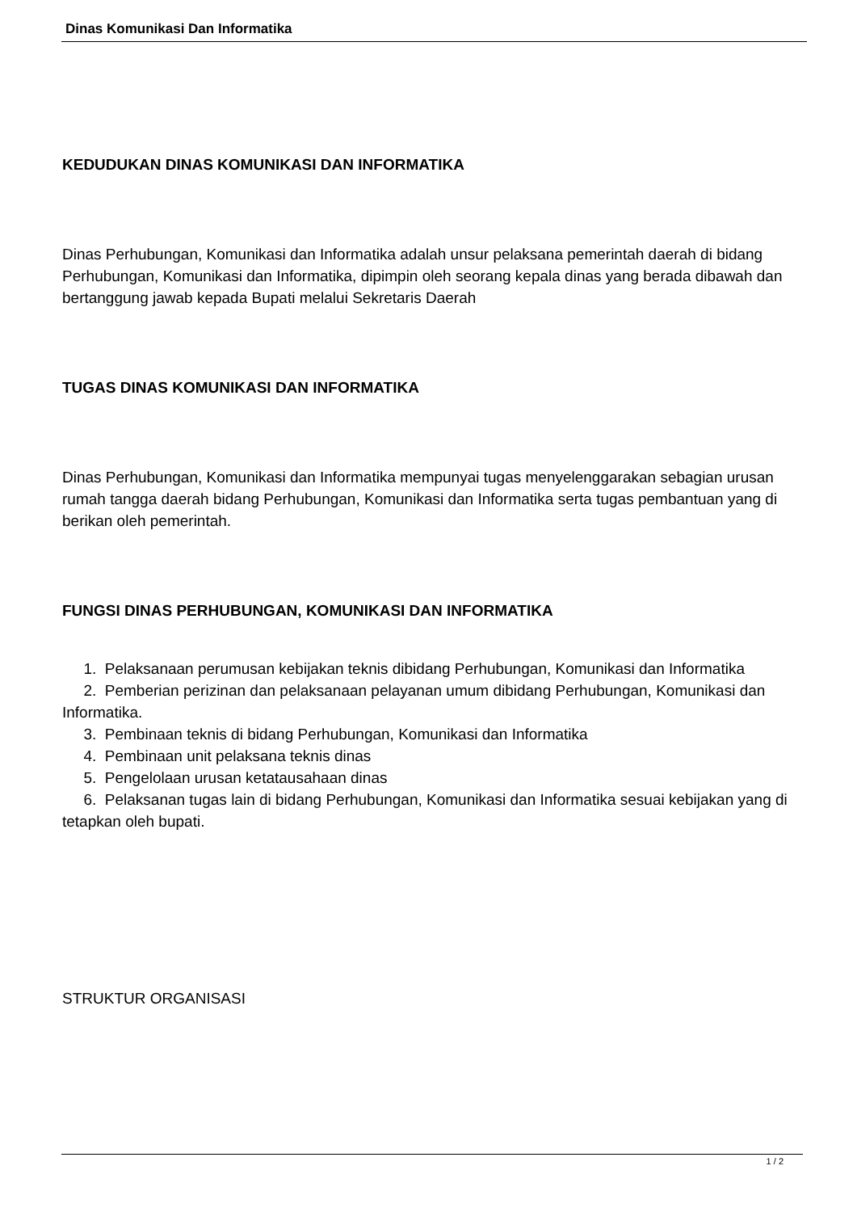Dinas Komunikasi Dan Informatika
KEDUDUKAN DINAS KOMUNIKASI DAN INFORMATIKA
Dinas Perhubungan, Komunikasi dan Informatika adalah unsur pelaksana pemerintah daerah di bidang Perhubungan, Komunikasi dan Informatika, dipimpin oleh seorang kepala dinas yang berada dibawah dan bertanggung jawab kepada Bupati melalui Sekretaris Daerah
TUGAS DINAS KOMUNIKASI DAN INFORMATIKA
Dinas Perhubungan, Komunikasi dan Informatika mempunyai tugas menyelenggarakan sebagian urusan rumah tangga daerah bidang Perhubungan, Komunikasi dan Informatika serta tugas pembantuan yang di berikan oleh pemerintah.
FUNGSI DINAS PERHUBUNGAN, KOMUNIKASI DAN INFORMATIKA
1. Pelaksanaan perumusan kebijakan teknis dibidang Perhubungan, Komunikasi dan Informatika
2. Pemberian perizinan dan pelaksanaan pelayanan umum dibidang Perhubungan, Komunikasi dan Informatika.
3. Pembinaan teknis di bidang Perhubungan, Komunikasi dan Informatika
4. Pembinaan unit pelaksana teknis dinas
5. Pengelolaan urusan ketatausahaan dinas
6. Pelaksanan tugas lain di bidang Perhubungan, Komunikasi dan Informatika sesuai kebijakan yang di tetapkan oleh bupati.
STRUKTUR ORGANISASI
1 / 2